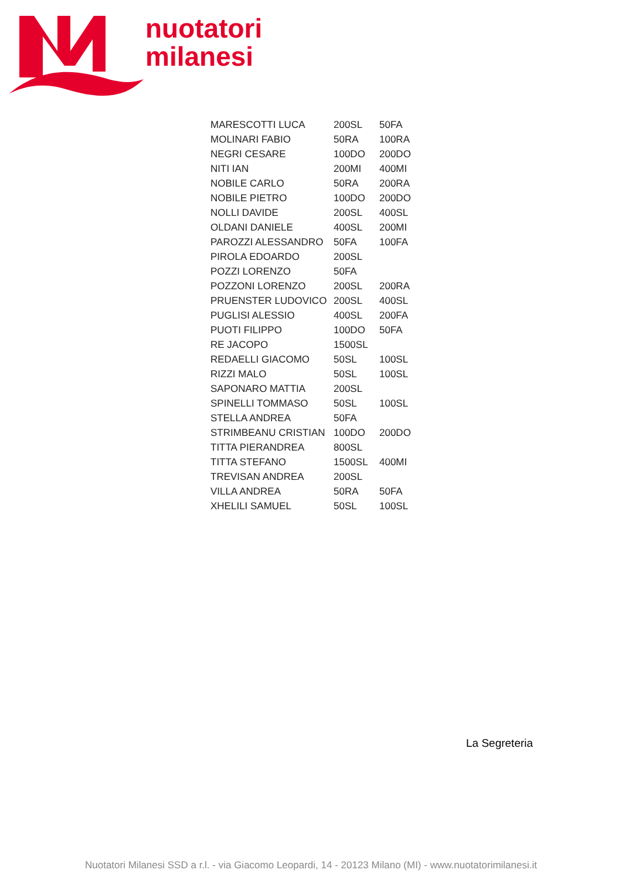nuotatori
milanesi
| MARESCOTTI LUCA | 200SL | 50FA |
| MOLINARI FABIO | 50RA | 100RA |
| NEGRI CESARE | 100DO | 200DO |
| NITI IAN | 200MI | 400MI |
| NOBILE CARLO | 50RA | 200RA |
| NOBILE PIETRO | 100DO | 200DO |
| NOLLI DAVIDE | 200SL | 400SL |
| OLDANI DANIELE | 400SL | 200MI |
| PAROZZI ALESSANDRO | 50FA | 100FA |
| PIROLA EDOARDO | 200SL | |
| POZZI LORENZO | 50FA | |
| POZZONI LORENZO | 200SL | 200RA |
| PRUENSTER LUDOVICO | 200SL | 400SL |
| PUGLISI ALESSIO | 400SL | 200FA |
| PUOTI FILIPPO | 100DO | 50FA |
| RE JACOPO | 1500SL | |
| REDAELLI GIACOMO | 50SL | 100SL |
| RIZZI MALO | 50SL | 100SL |
| SAPONARO MATTIA | 200SL | |
| SPINELLI TOMMASO | 50SL | 100SL |
| STELLA ANDREA | 50FA | |
| STRIMBEANU CRISTIAN | 100DO | 200DO |
| TITTA PIERANDREA | 800SL | |
| TITTA STEFANO | 1500SL | 400MI |
| TREVISAN ANDREA | 200SL | |
| VILLA ANDREA | 50RA | 50FA |
| XHELILI SAMUEL | 50SL | 100SL |
La Segreteria
Nuotatori Milanesi SSD a r.l. - via Giacomo Leopardi, 14 - 20123 Milano (MI) - www.nuotatorimilanesi.it